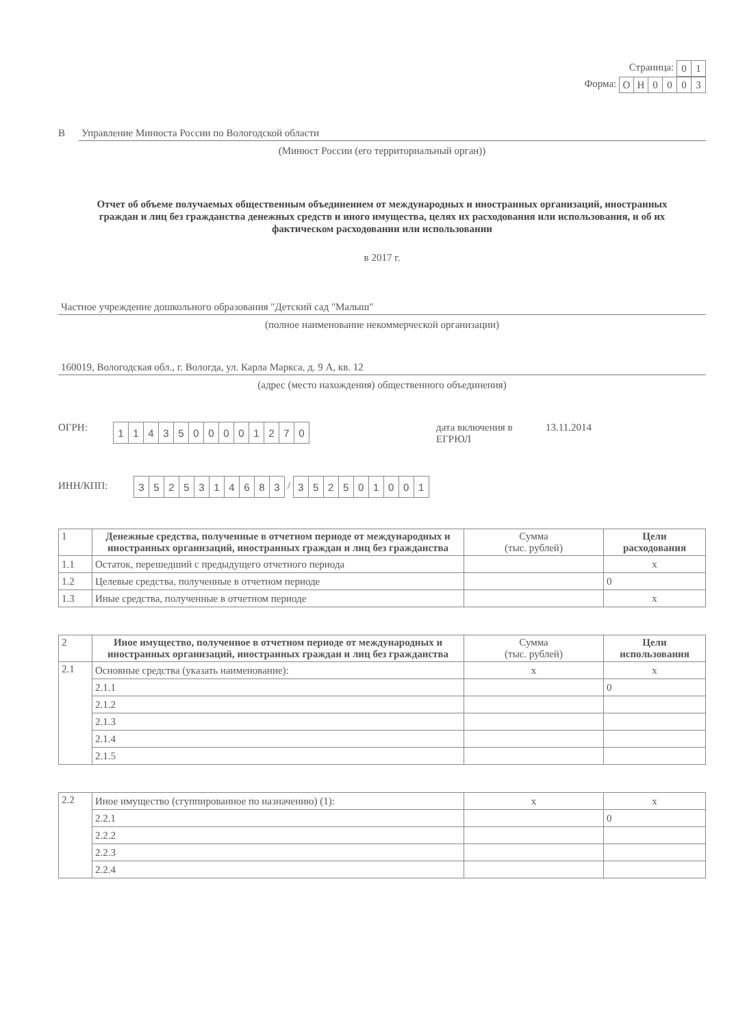Страница:
| 0 | 1 |
Форма:
| О | Н | 0 | 0 | 0 | 3 |
В Управление Минюста России по Вологодской области
(Минюст России (его территориальный орган))
Отчет об объеме получаемых общественным объединением от международных и иностранных организаций, иностранных граждан и лиц без гражданства денежных средств и иного имущества, целях их расходования или использования, и об их фактическом расходовании или использовании
в 2017 г.
Частное учреждение дошкольного образования "Детский сад "Малыш"
(полное наименование некоммерческой организации)
160019, Вологодская обл., г. Вологда, ул. Карла Маркса, д. 9 А, кв. 12
(адрес (место нахождения) общественного объединения)
ОГРН:
| 1 | 1 | 4 | 3 | 5 | 0 | 0 | 0 | 0 | 1 | 2 | 7 | 0 |
дата включения в ЕГРЮЛ 13.11.2014
ИНН/КПП:
| 3 | 5 | 2 | 5 | 3 | 1 | 4 | 6 | 8 | 3 |
/
| 3 | 5 | 2 | 5 | 0 | 1 | 0 | 0 | 1 |
| 1 | Денежные средства, полученные в отчетном периоде от международных и иностранных организаций, иностранных граждан и лиц без гражданства | Сумма (тыс. рублей) | Цели расходования |
| --- | --- | --- | --- |
| 1.1 | Остаток, перешедший с предыдущего отчетного периода | | x |
| 1.2 | Целевые средства, полученные в отчетном периоде | | 0 |
| 1.3 | Иные средства, полученные в отчетном периоде | | x |
| 2 | Иное имущество, полученное в отчетном периоде от международных и иностранных организаций, иностранных граждан и лиц без гражданства | Сумма (тыс. рублей) | Цели использования |
| --- | --- | --- | --- |
| 2.1 | Основные средства (указать наименование): | x | x |
| | 2.1.1 | | 0 |
| | 2.1.2 | | |
| | 2.1.3 | | |
| | 2.1.4 | | |
| | 2.1.5 | | |
| 2.2 | Иное имущество (сгуппированное по назначению) (1): | x | x |
| | 2.2.1 | | 0 |
| | 2.2.2 | | |
| | 2.2.3 | | |
| | 2.2.4 | | |